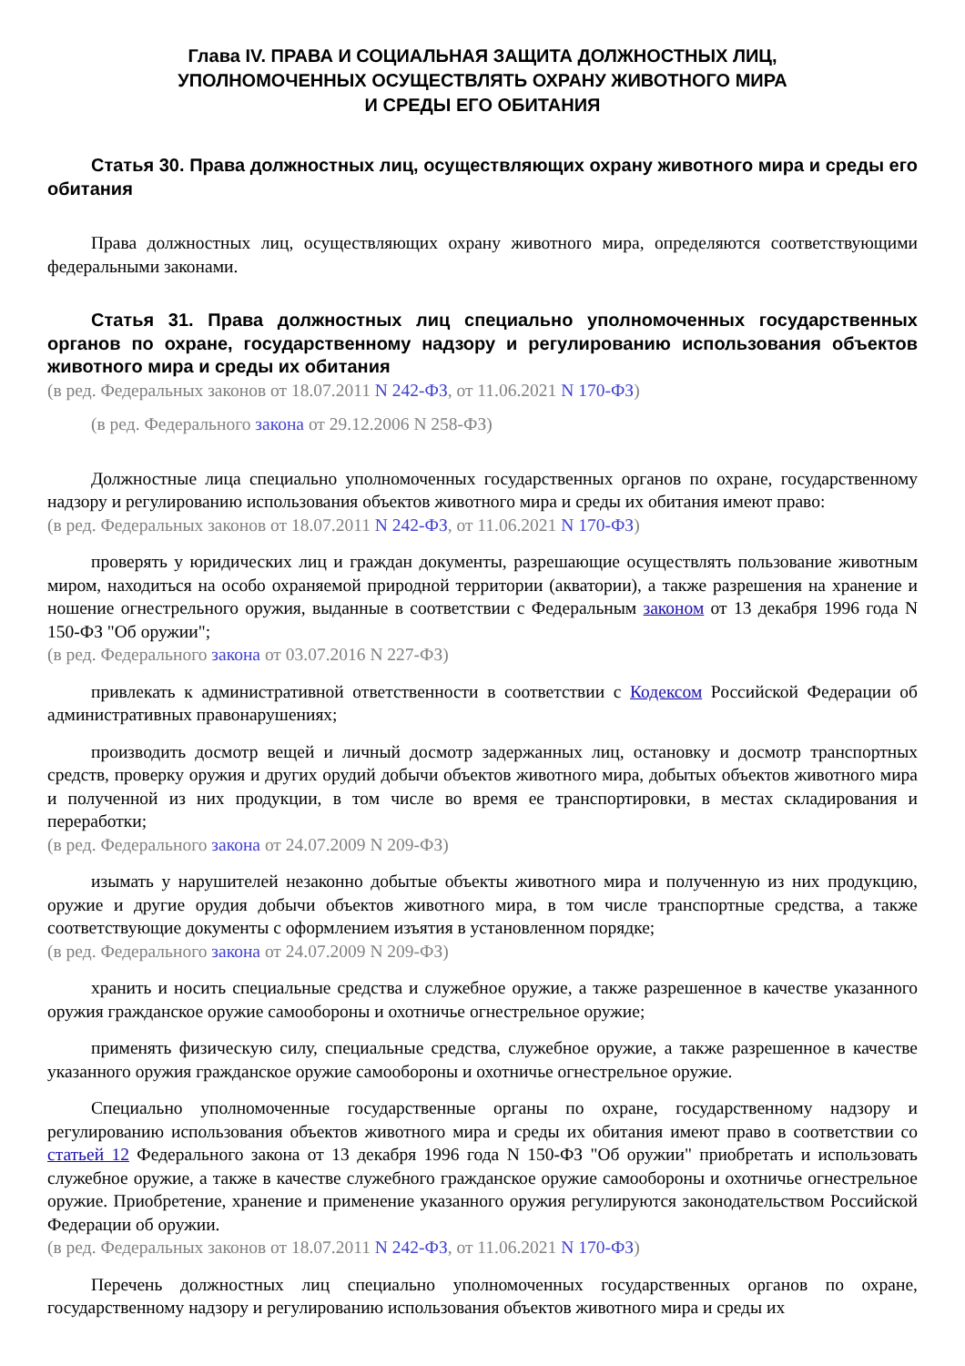Глава IV. ПРАВА И СОЦИАЛЬНАЯ ЗАЩИТА ДОЛЖНОСТНЫХ ЛИЦ,
УПОЛНОМОЧЕННЫХ ОСУЩЕСТВЛЯТЬ ОХРАНУ ЖИВОТНОГО МИРА
И СРЕДЫ ЕГО ОБИТАНИЯ
Статья 30. Права должностных лиц, осуществляющих охрану животного мира и среды его обитания
Права должностных лиц, осуществляющих охрану животного мира, определяются соответствующими федеральными законами.
Статья 31. Права должностных лиц специально уполномоченных государственных органов по охране, государственному надзору и регулированию использования объектов животного мира и среды их обитания
(в ред. Федеральных законов от 18.07.2011 N 242-ФЗ, от 11.06.2021 N 170-ФЗ)
(в ред. Федерального закона от 29.12.2006 N 258-ФЗ)
Должностные лица специально уполномоченных государственных органов по охране, государственному надзору и регулированию использования объектов животного мира и среды их обитания имеют право:
(в ред. Федеральных законов от 18.07.2011 N 242-ФЗ, от 11.06.2021 N 170-ФЗ)
проверять у юридических лиц и граждан документы, разрешающие осуществлять пользование животным миром, находиться на особо охраняемой природной территории (акватории), а также разрешения на хранение и ношение огнестрельного оружия, выданные в соответствии с Федеральным законом от 13 декабря 1996 года N 150-ФЗ "Об оружии";
(в ред. Федерального закона от 03.07.2016 N 227-ФЗ)
привлекать к административной ответственности в соответствии с Кодексом Российской Федерации об административных правонарушениях;
производить досмотр вещей и личный досмотр задержанных лиц, остановку и досмотр транспортных средств, проверку оружия и других орудий добычи объектов животного мира, добытых объектов животного мира и полученной из них продукции, в том числе во время ее транспортировки, в местах складирования и переработки;
(в ред. Федерального закона от 24.07.2009 N 209-ФЗ)
изымать у нарушителей незаконно добытые объекты животного мира и полученную из них продукцию, оружие и другие орудия добычи объектов животного мира, в том числе транспортные средства, а также соответствующие документы с оформлением изъятия в установленном порядке;
(в ред. Федерального закона от 24.07.2009 N 209-ФЗ)
хранить и носить специальные средства и служебное оружие, а также разрешенное в качестве указанного оружия гражданское оружие самообороны и охотничье огнестрельное оружие;
применять физическую силу, специальные средства, служебное оружие, а также разрешенное в качестве указанного оружия гражданское оружие самообороны и охотничье огнестрельное оружие.
Специально уполномоченные государственные органы по охране, государственному надзору и регулированию использования объектов животного мира и среды их обитания имеют право в соответствии со статьей 12 Федерального закона от 13 декабря 1996 года N 150-ФЗ "Об оружии" приобретать и использовать служебное оружие, а также в качестве служебного гражданское оружие самообороны и охотничье огнестрельное оружие. Приобретение, хранение и применение указанного оружия регулируются законодательством Российской Федерации об оружии.
(в ред. Федеральных законов от 18.07.2011 N 242-ФЗ, от 11.06.2021 N 170-ФЗ)
Перечень должностных лиц специально уполномоченных государственных органов по охране, государственному надзору и регулированию использования объектов животного мира и среды их